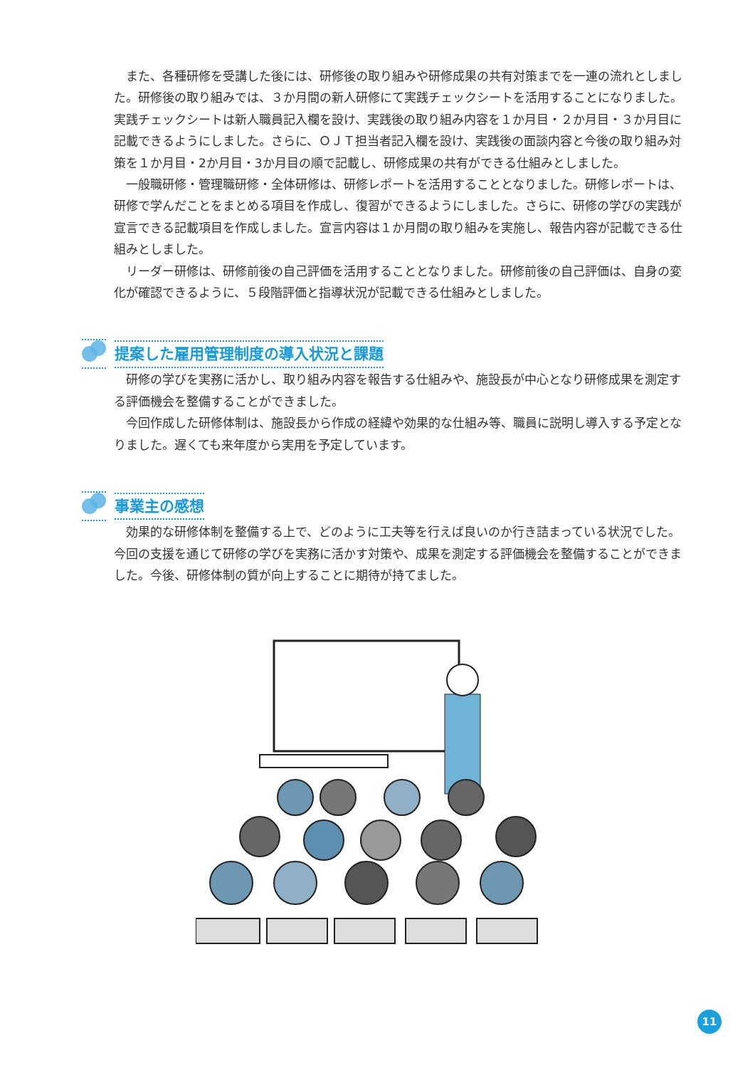また、各種研修を受講した後には、研修後の取り組みや研修成果の共有対策までを一連の流れとしました。研修後の取り組みでは、３か月間の新人研修にて実践チェックシートを活用することになりました。実践チェックシートは新人職員記入欄を設け、実践後の取り組み内容を１か月目・２か月目・３か月目に記載できるようにしました。さらに、ＯＪＴ担当者記入欄を設け、実践後の面談内容と今後の取り組み対策を１か月目・2か月目・3か月目の順で記載し、研修成果の共有ができる仕組みとしました。
一般職研修・管理職研修・全体研修は、研修レポートを活用することとなりました。研修レポートは、研修で学んだことをまとめる項目を作成し、復習ができるようにしました。さらに、研修の学びの実践が宣言できる記載項目を作成しました。宣言内容は１か月間の取り組みを実施し、報告内容が記載できる仕組みとしました。
リーダー研修は、研修前後の自己評価を活用することとなりました。研修前後の自己評価は、自身の変化が確認できるように、５段階評価と指導状況が記載できる仕組みとしました。
提案した雇用管理制度の導入状況と課題
研修の学びを実務に活かし、取り組み内容を報告する仕組みや、施設長が中心となり研修成果を測定する評価機会を整備することができました。
今回作成した研修体制は、施設長から作成の経緯や効果的な仕組み等、職員に説明し導入する予定となりました。遅くても来年度から実用を予定しています。
事業主の感想
効果的な研修体制を整備する上で、どのように工夫等を行えば良いのか行き詰まっている状況でした。今回の支援を通じて研修の学びを実務に活かす対策や、成果を測定する評価機会を整備することができました。今後、研修体制の質が向上することに期待が持てました。
11